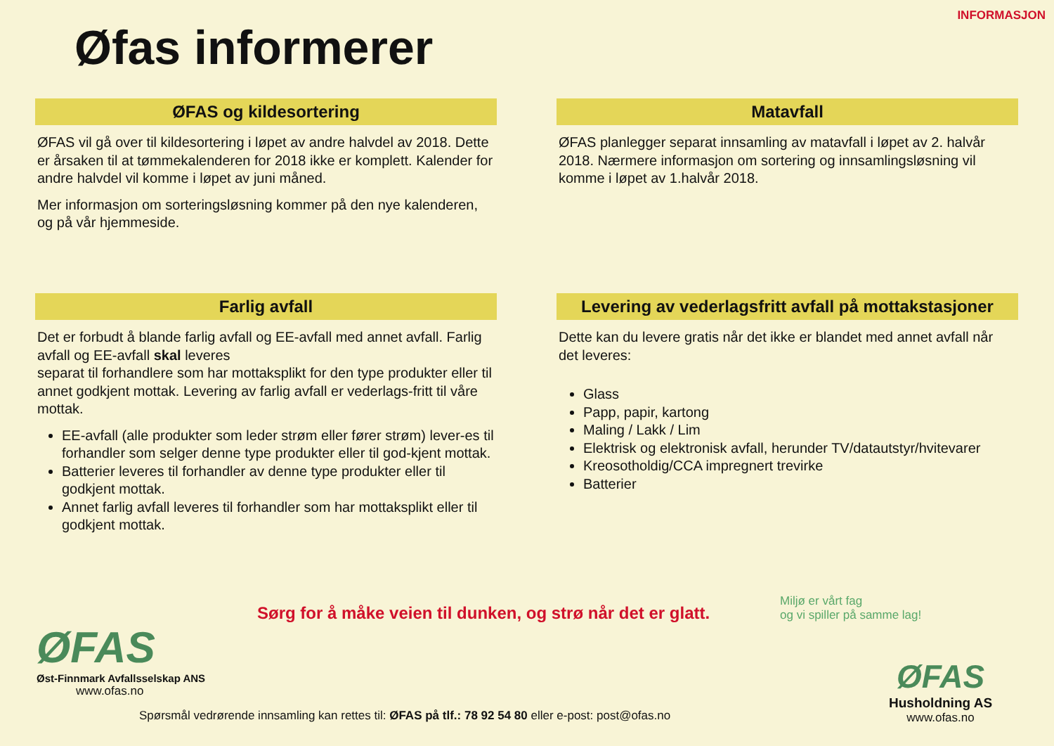INFORMASJON
Øfas informerer
ØFAS og kildesortering
ØFAS vil gå over til kildesortering i løpet av andre halvdel av 2018. Dette er årsaken til at tømmekalenderen for 2018 ikke er komplett. Kalender for andre halvdel vil komme i løpet av juni måned.
Mer informasjon om sorteringsløsning kommer på den nye kalenderen, og på vår hjemmeside.
Matavfall
ØFAS planlegger separat innsamling av matavfall i løpet av 2. halvår 2018. Nærmere informasjon om sortering og innsamlingsløsning vil komme i løpet av 1.halvår 2018.
Farlig avfall
Det er forbudt å blande farlig avfall og EE-avfall med annet avfall. Farlig avfall og EE-avfall skal leveres
separat til forhandlere som har mottaksplikt for den type produkter eller til annet godkjent mottak. Levering av farlig avfall er vederlags-fritt til våre
mottak.
EE-avfall (alle produkter som leder strøm eller fører strøm) lever-es til forhandler som selger denne type produkter eller til god-kjent mottak.
Batterier leveres til forhandler av denne type produkter eller til godkjent mottak.
Annet farlig avfall leveres til forhandler som har mottaksplikt eller til godkjent mottak.
Levering av vederlagsfritt avfall på mottakstasjoner
Dette kan du levere gratis når det ikke er blandet med annet avfall når det leveres:
Glass
Papp, papir, kartong
Maling / Lakk / Lim
Elektrisk og elektronisk avfall, herunder TV/datautstyr/hvitevarer
Kreosotholdig/CCA impregnert trevirke
Batterier
Sørg for å måke veien til dunken, og strø når det er glatt.
Miljø er vårt fag
og vi spiller på samme lag!
ØFAS
Øst-Finnmark Avfallsselskap ANS
www.ofas.no
Spørsmål vedrørende innsamling kan rettes til: ØFAS på tlf.: 78 92 54 80 eller e-post: post@ofas.no
ØFAS
Husholdning AS
www.ofas.no